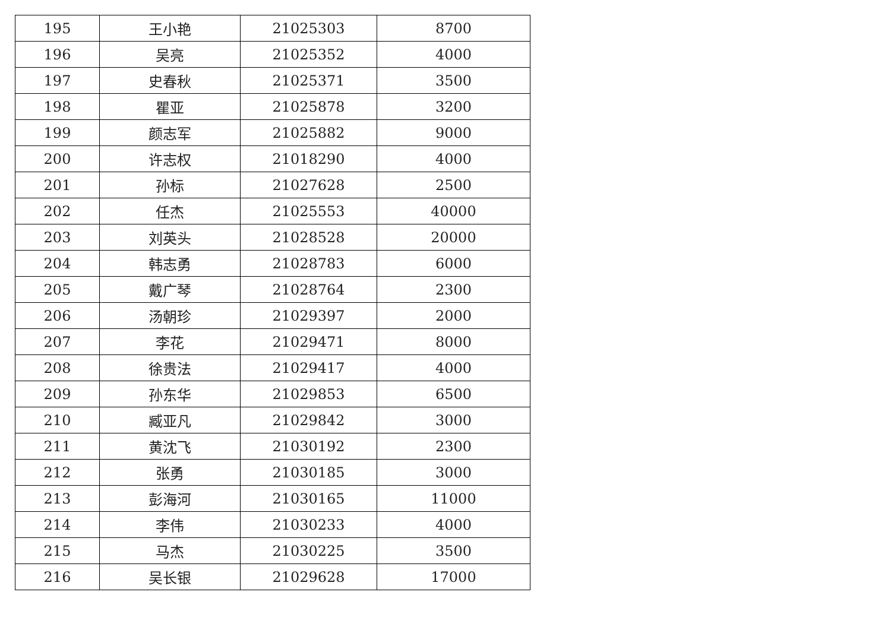| 195 | 王小艳 | 21025303 | 8700 |
| 196 | 吴亮 | 21025352 | 4000 |
| 197 | 史春秋 | 21025371 | 3500 |
| 198 | 瞿亚 | 21025878 | 3200 |
| 199 | 颜志军 | 21025882 | 9000 |
| 200 | 许志权 | 21018290 | 4000 |
| 201 | 孙标 | 21027628 | 2500 |
| 202 | 任杰 | 21025553 | 40000 |
| 203 | 刘英头 | 21028528 | 20000 |
| 204 | 韩志勇 | 21028783 | 6000 |
| 205 | 戴广琴 | 21028764 | 2300 |
| 206 | 汤朝珍 | 21029397 | 2000 |
| 207 | 李花 | 21029471 | 8000 |
| 208 | 徐贵法 | 21029417 | 4000 |
| 209 | 孙东华 | 21029853 | 6500 |
| 210 | 臧亚凡 | 21029842 | 3000 |
| 211 | 黄沈飞 | 21030192 | 2300 |
| 212 | 张勇 | 21030185 | 3000 |
| 213 | 彭海河 | 21030165 | 11000 |
| 214 | 李伟 | 21030233 | 4000 |
| 215 | 马杰 | 21030225 | 3500 |
| 216 | 吴长银 | 21029628 | 17000 |